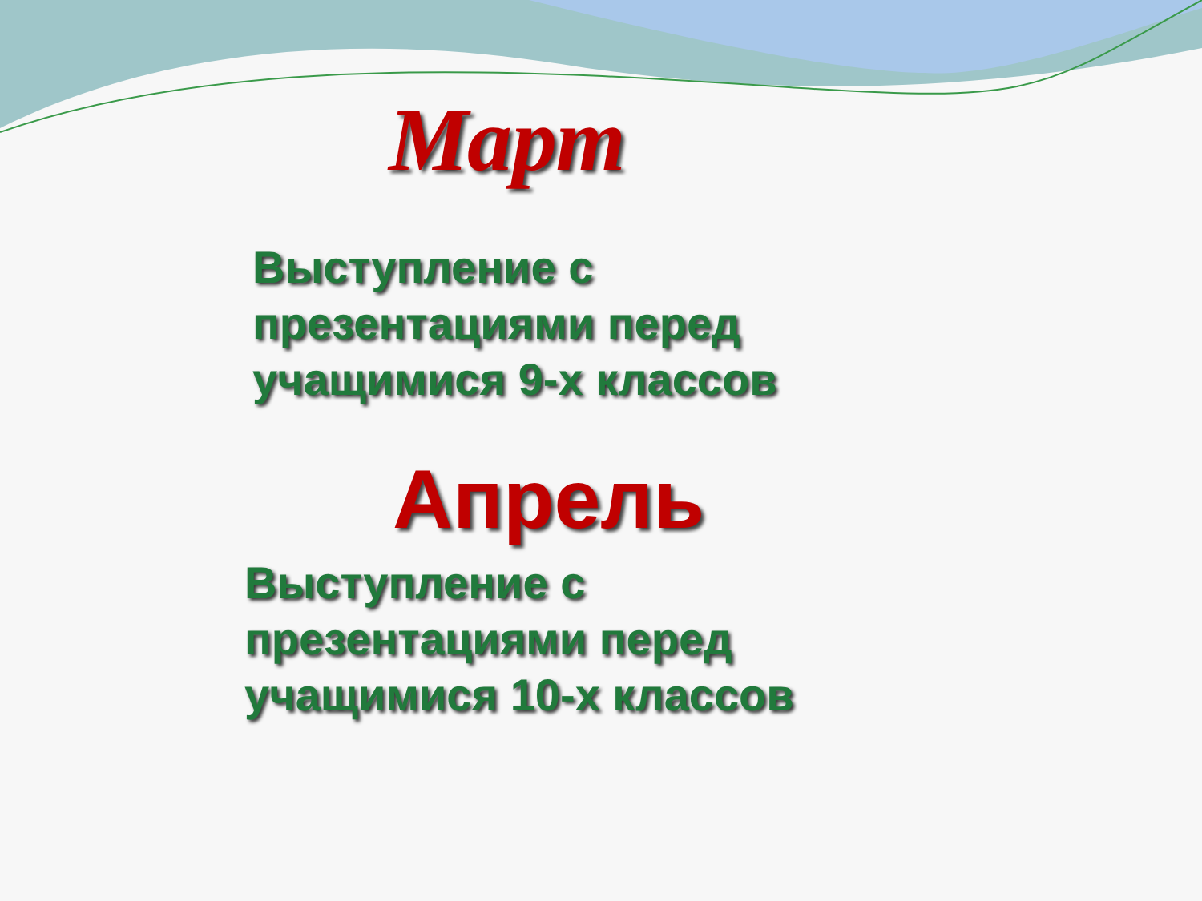Март
Выступление с
презентациями перед
учащимися 9-х классов
Апрель
Выступление с
презентациями перед
учащимися 10-х классов